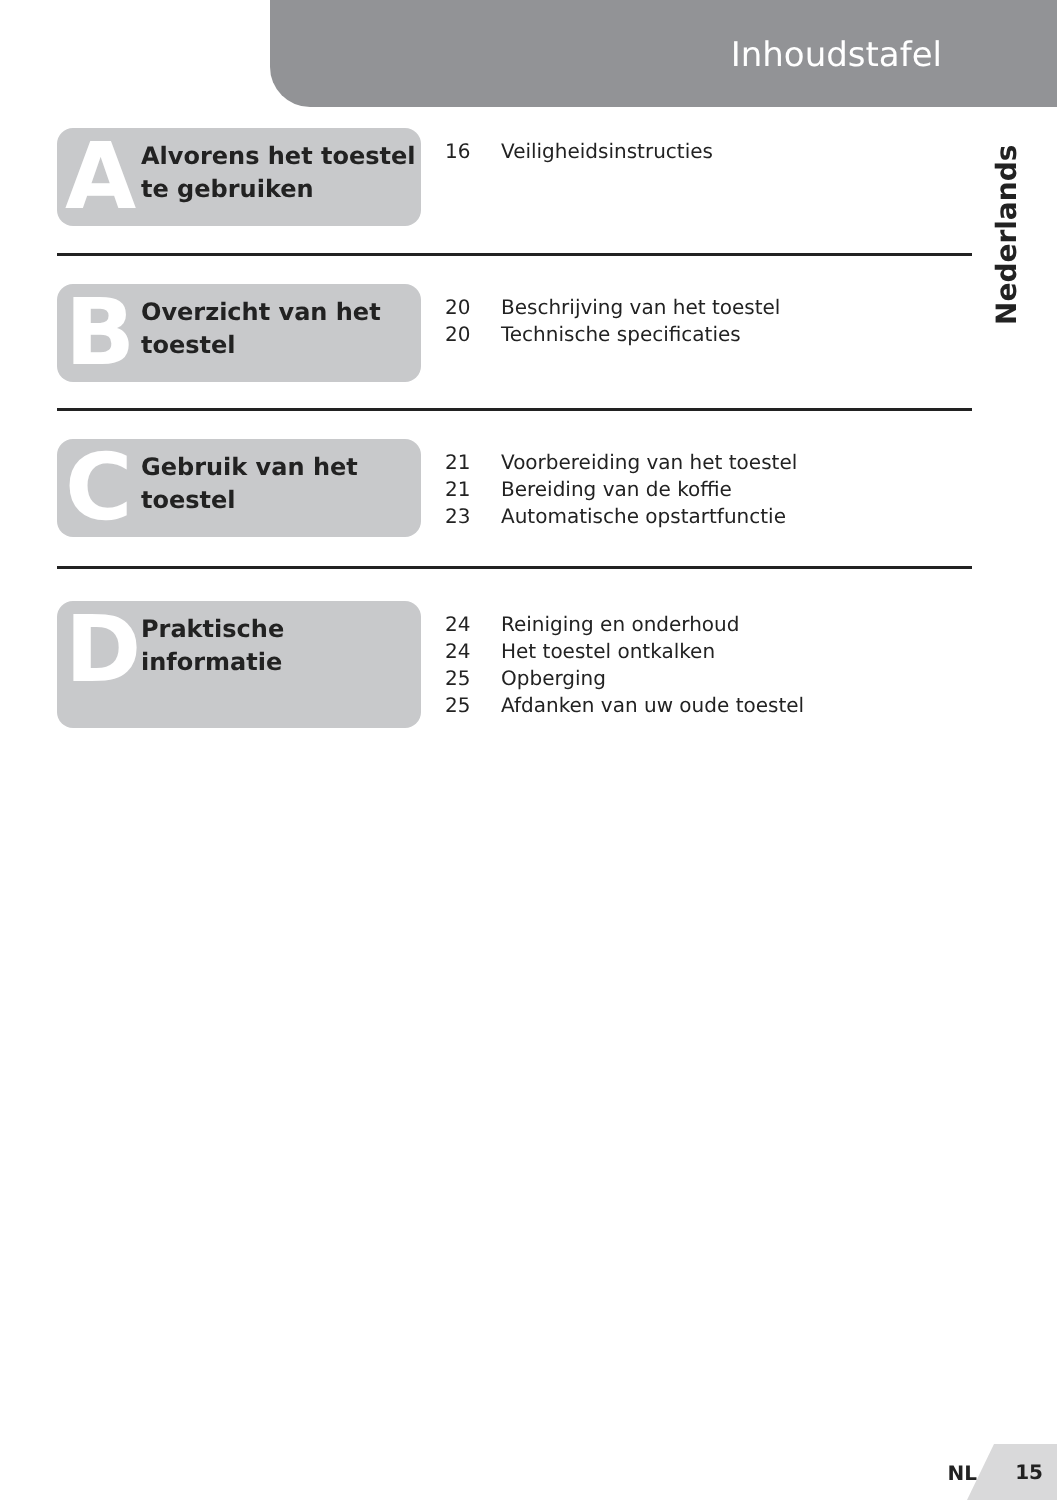Inhoudstafel
Nederlands
A
Alvorens het toestel
te gebruiken
16 Veiligheidsinstructies
B
Overzicht van het
toestel
20 Beschrijving van het toestel
20 Technische specificaties
C
Gebruik van het
toestel
21 Voorbereiding van het toestel
21 Bereiding van de koffie
23 Automatische opstartfunctie
D Praktische informatie
24 Reiniging en onderhoud
24 Het toestel ontkalken
25 Opberging
25 Afdanken van uw oude toestel
NL
15